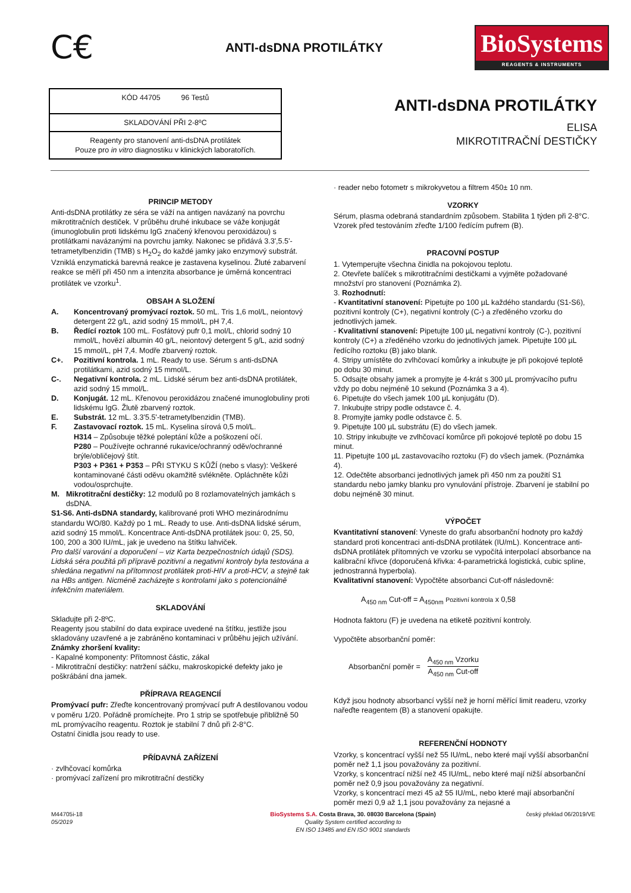C€
ANTI-dsDNA PROTILÁTKY
BioSystems
REAGENTS & INSTRUMENTS
| KÓD 44705 96 Testů |
| SKLADOVÁNÍ PŘI 2-8ºC |
| Reagenty pro stanovení anti-dsDNA protilátek Pouze pro in vitro diagnostiku v klinických laboratořích. |
ANTI-dsDNA PROTILÁTKY
ELISA
MIKROTITRAČNÍ DESTIČKY
PRINCIP METODY
Anti-dsDNA protilátky ze séra se váží na antigen navázaný na povrchu mikrotitračních destiček. V průběhu druhé inkubace se váže konjugát (imunoglobulin proti lidskému IgG značený křenovou peroxidázou) s protilátkami navázanými na povrchu jamky. Nakonec se přidává 3.3',5.5'-tetrametylbenzidin (TMB) s H<sub>2</sub>O<sub>2</sub> do každé jamky jako enzymový substrát. Vzniklá enzymatická barevná reakce je zastavena kyselinou. Žluté zabarvení reakce se měří při 450 nm a intenzita absorbance je úměrná koncentraci protilátek ve vzorku<sup>1</sup>.
OBSAH A SLOŽENÍ
A. Koncentrovaný promývací roztok. 50 mL. Tris 1,6 mol/L, neiontový detergent 22 g/L, azid sodný 15 mmol/L, pH 7,4.
B. Ředící roztok 100 mL. Fosfátový pufr 0,1 mol/L, chlorid sodný 10 mmol/L, hovězí albumin 40 g/L, neiontový detergent 5 g/L, azid sodný 15 mmol/L, pH 7,4. Modře zbarvený roztok.
C+. Pozitivní kontrola. 1 mL. Ready to use. Sérum s anti-dsDNA protilátkami, azid sodný 15 mmol/L.
C-. Negativní kontrola. 2 mL. Lidské sérum bez anti-dsDNA protilátek, azid sodný 15 mmol/L.
D. Konjugát. 12 mL. Křenovou peroxidázou značené imunoglobuliny proti lidskému IgG. Žlutě zbarvený roztok.
E. Substrát. 12 mL. 3.3'5.5'-tetrametylbenzidin (TMB).
F. Zastavovací roztok. 15 mL. Kyselina sírová 0,5 mol/L.
H314 – Způsobuje těžké poleptání kůže a poškození očí.
P280 – Používejte ochranné rukavice/ochranný oděv/ochranné brýle/obličejový štít.
P303 + P361 + P353 – PŘI STYKU S KŮŽÍ (nebo s vlasy): Veškeré kontaminované části oděvu okamžitě svlékněte. Opláchněte kůži vodou/osprchujte.
M. Mikrotitrační destičky: 12 modulů po 8 rozlamovatelných jamkách s dsDNA.
S1-S6. Anti-dsDNA standardy, kalibrované proti WHO mezinárodnímu standardu WO/80. Každý po 1 mL. Ready to use. Anti-dsDNA lidské sérum, azid sodný 15 mmol/L. Koncentrace Anti-dsDNA protilátek jsou: 0, 25, 50, 100, 200 a 300 IU/mL, jak je uvedeno na štítku lahviček.
Pro další varování a doporučení – viz Karta bezpečnostních údajů (SDS).
Lidská séra použitá při přípravě pozitivní a negativní kontroly byla testována a shledána negativní na přítomnost protilátek proti-HIV a proti-HCV, a stejně tak na HBs antigen. Nicméně zacházejte s kontrolami jako s potencionálně infekčním materiálem.
SKLADOVÁNÍ
Skladujte při 2-8ºC.
Reagenty jsou stabilní do data expirace uvedené na štítku, jestliže jsou skladovány uzavřené a je zabráněno kontaminaci v průběhu jejich užívání.
Známky zhoršení kvality:
- Kapalné komponenty: Přítomnost částic, zákal
- Mikrotitrační destičky: natržení sáčku, makroskopické defekty jako je poškrábání dna jamek.
PŘÍPRAVA REAGENCIÍ
Promývací pufr: Zřeďte koncentrovaný promývací pufr A destilovanou vodou v poměru 1/20. Pořádně promíchejte. Pro 1 strip se spotřebuje přibližně 50 mL promývacího reagentu. Roztok je stabilní 7 dnů při 2-8°C.
Ostatní činidla jsou ready to use.
PŘÍDAVNÁ ZAŘÍZENÍ
· zvlhčovací komůrka
· promývací zařízení pro mikrotitrační destičky
· reader nebo fotometr s mikrokyvetou a filtrem 450± 10 nm.
VZORKY
Sérum, plasma odebraná standardním způsobem. Stabilita 1 týden při 2-8°C.
Vzorek před testováním zřeďte 1/100 ředícím pufrem (B).
PRACOVNÍ POSTUP
1. Vytemperujte všechna činidla na pokojovou teplotu.
2. Otevřete balíček s mikrotitračními destičkami a vyjměte požadované množství pro stanovení (Poznámka 2).
3. Rozhodnutí:
- Kvantitativní stanovení: Pipetujte po 100 µL každého standardu (S1-S6), pozitivní kontroly (C+), negativní kontroly (C-) a zředěného vzorku do jednotlivých jamek.
- Kvalitativní stanovení: Pipetujte 100 µL negativní kontroly (C-), pozitivní kontroly (C+) a zředěného vzorku do jednotlivých jamek. Pipetujte 100 µL ředícího roztoku (B) jako blank.
4. Stripy umístěte do zvlhčovací komůrky a inkubujte je při pokojové teplotě po dobu 30 minut.
5. Odsajte obsahy jamek a promyjte je 4-krát s 300 µL promývacího pufru vždy po dobu nejméně 10 sekund (Poznámka 3 a 4).
6. Pipetujte do všech jamek 100 µL konjugátu (D).
7. Inkubujte stripy podle odstavce č. 4.
8. Promyjte jamky podle odstavce č. 5.
9. Pipetujte 100 µL substrátu (E) do všech jamek.
10. Stripy inkubujte ve zvlhčovací komůrce při pokojové teplotě po dobu 15 minut.
11. Pipetujte 100 µL zastavovacího roztoku (F) do všech jamek. (Poznámka 4).
12. Odečtěte absorbanci jednotlivých jamek při 450 nm za použití S1 standardu nebo jamky blanku pro vynulování přístroje. Zbarvení je stabilní po dobu nejméně 30 minut.
VÝPOČET
Kvantitativní stanovení: Vyneste do grafu absorbanční hodnoty pro každý standard proti koncentraci anti-dsDNA protilátek (IU/mL). Koncentrace anti-dsDNA protilátek přítomných ve vzorku se vypočítá interpolací absorbance na kalibrační křivce (doporučená křivka: 4-parametrická logistická, cubic spline, jednostranná hyperbola).
Kvalitativní stanovení: Vypočtěte absorbanci Cut-off následovně:
A<sub>450 nm</sub> Cut-off = A<sub>450nm</sub> Pozitivní kontrola x 0,58
Hodnota faktoru (F) je uvedena na etiketě pozitivní kontroly.
Vypočtěte absorbanční poměr:
Absorbanční poměr = A<sub>450 nm</sub> Vzorku
A<sub>450 nm</sub> Cut-off
Když jsou hodnoty absorbancí vyšší než je horní měřící limit readeru, vzorky nařeďte reagentem (B) a stanovení opakujte.
REFERENČNÍ HODNOTY
Vzorky, s koncentrací vyšší než 55 IU/mL, nebo které mají vyšší absorbanční poměr než 1,1 jsou považovány za pozitivní.
Vzorky, s koncentrací nižší než 45 IU/mL, nebo které mají nižší absorbanční poměr než 0,9 jsou považovány za negativní.
Vzorky, s koncentrací mezi 45 až 55 IU/mL, nebo které mají absorbanční poměr mezi 0,9 až 1,1 jsou považovány za nejasné a
M44705i-18
05/2019
BioSystems S.A. Costa Brava, 30. 08030 Barcelona (Spain)
Quality System certified according to
EN ISO 13485 and EN ISO 9001 standards
český překlad 06/2019/VE